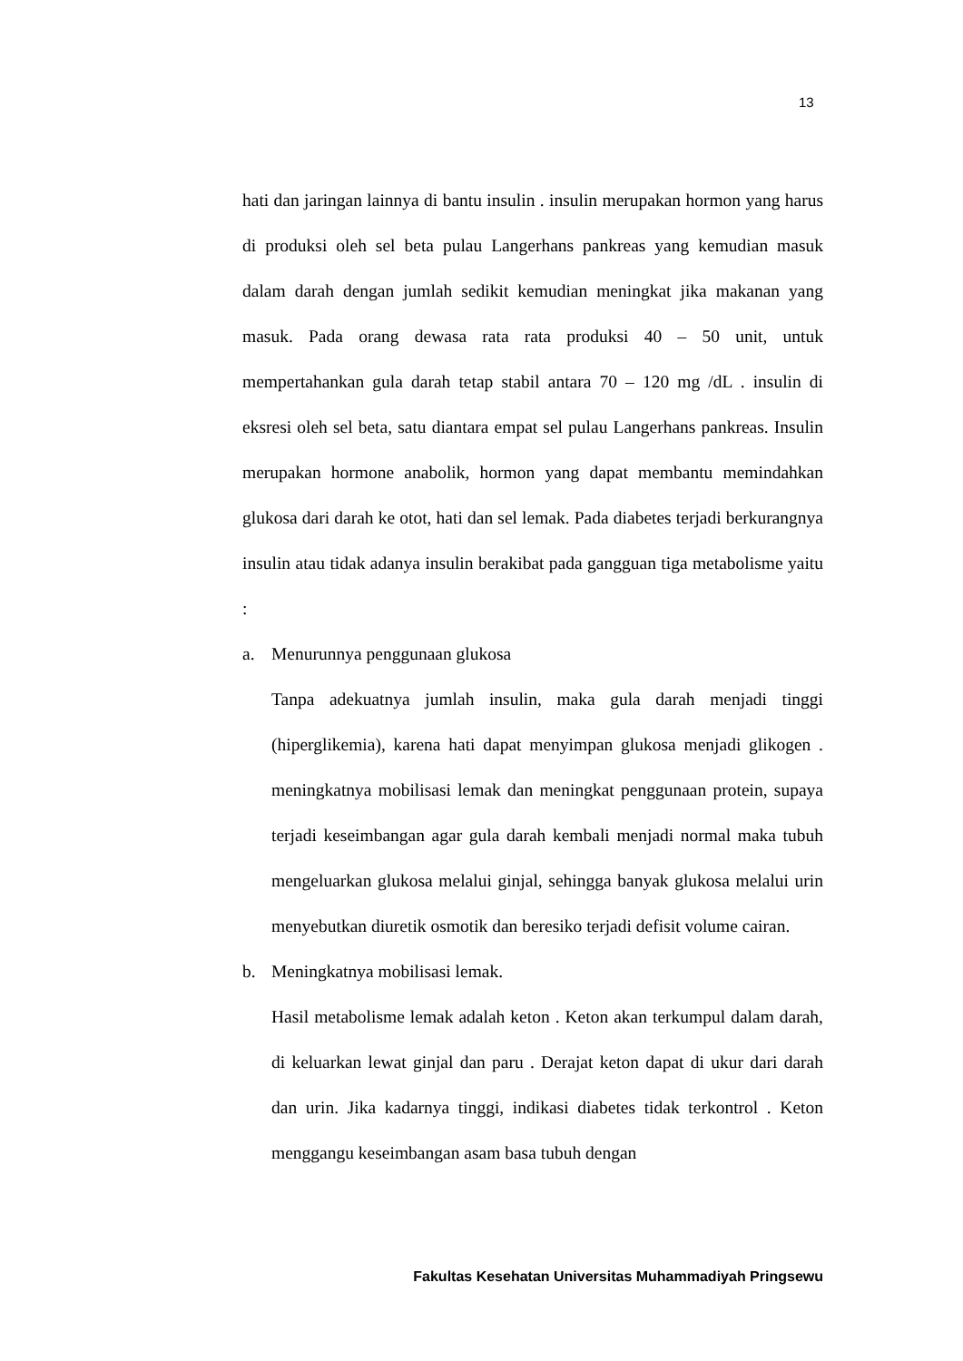13
hati dan jaringan lainnya di bantu insulin . insulin merupakan hormon yang harus di produksi oleh sel beta pulau Langerhans pankreas yang kemudian masuk dalam darah dengan jumlah sedikit kemudian meningkat jika makanan yang masuk. Pada orang dewasa rata rata produksi 40 – 50 unit, untuk mempertahankan gula darah tetap stabil antara 70 – 120 mg /dL . insulin di eksresi oleh sel beta, satu diantara empat sel pulau Langerhans pankreas. Insulin merupakan hormone anabolik, hormon yang dapat membantu memindahkan glukosa dari darah ke otot, hati dan sel lemak. Pada diabetes terjadi berkurangnya insulin atau tidak adanya insulin berakibat pada gangguan tiga metabolisme yaitu :
a. Menurunnya penggunaan glukosa
Tanpa adekuatnya jumlah insulin, maka gula darah menjadi tinggi (hiperglikemia), karena hati dapat menyimpan glukosa menjadi glikogen . meningkatnya mobilisasi lemak dan meningkat penggunaan protein, supaya terjadi keseimbangan agar gula darah kembali menjadi normal maka tubuh mengeluarkan glukosa melalui ginjal, sehingga banyak glukosa melalui urin menyebutkan diuretik osmotik dan beresiko terjadi defisit volume cairan.
b. Meningkatnya mobilisasi lemak.
Hasil metabolisme lemak adalah keton . Keton akan terkumpul dalam darah, di keluarkan lewat ginjal dan paru . Derajat keton dapat di ukur dari darah dan urin. Jika kadarnya tinggi, indikasi diabetes tidak terkontrol . Keton menggangu keseimbangan asam basa tubuh dengan
Fakultas Kesehatan Universitas Muhammadiyah Pringsewu